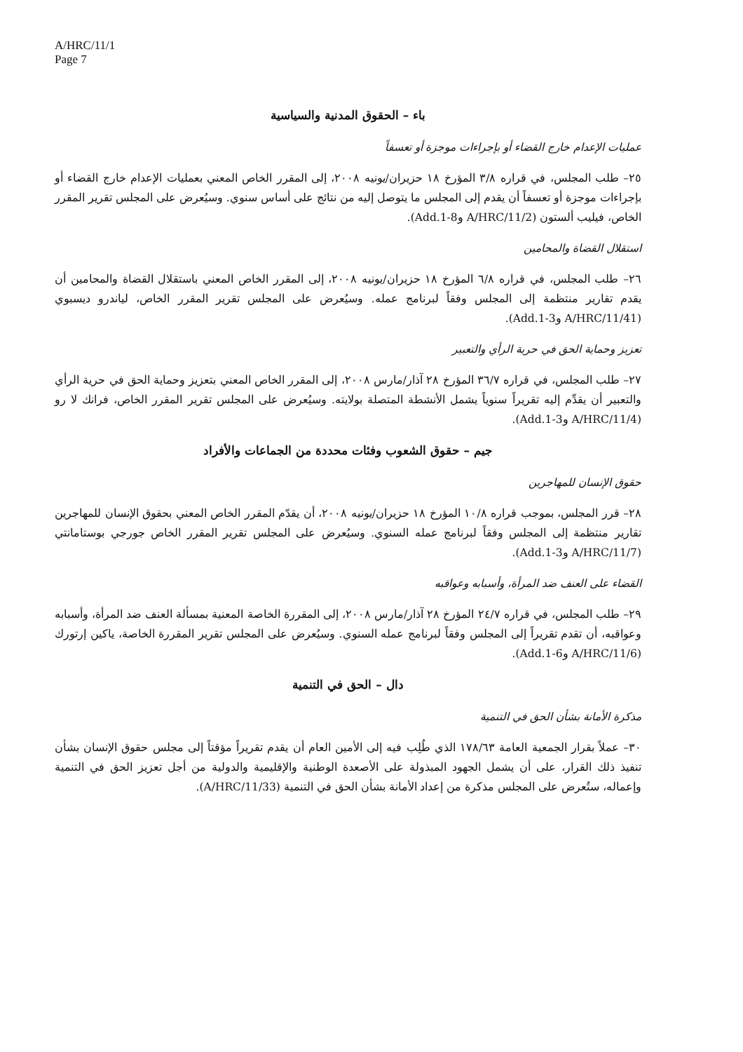A/HRC/11/1
Page 7
باء – الحقوق المدنية والسياسية
عمليات الإعدام خارج القضاء أو بإجراءات موجزة أو تعسفاً
٢٥– طلب المجلس، في قراره ٣/٨ المؤرخ ١٨ حزيران/يونيه ٢٠٠٨، إلى المقرر الخاص المعني بعمليات الإعدام خارج القضاء أو بإجراءات موجزة أو تعسفاً أن يقدم إلى المجلس ما يتوصل إليه من نتائج على أساس سنوي. وسيُعرض على المجلس تقرير المقرر الخاص، فيليب ألستون (A/HRC/11/2 وAdd.1-8).
استقلال القضاة والمحامين
٢٦– طلب المجلس، في قراره ٦/٨ المؤرخ ١٨ حزيران/يونيه ٢٠٠٨، إلى المقرر الخاص المعني باستقلال القضاة والمحامين أن يقدم تقارير منتظمة إلى المجلس وفقاً لبرنامج عمله. وسيُعرض على المجلس تقرير المقرر الخاص، لياندرو ديسبوي (A/HRC/11/41 وAdd.1-3).
تعزيز وحماية الحق في حرية الرأي والتعبير
٢٧– طلب المجلس، في قراره ٣٦/٧ المؤرخ ٢٨ آذار/مارس ٢٠٠٨، إلى المقرر الخاص المعني بتعزيز وحماية الحق في حرية الرأي والتعبير أن يقدِّم إليه تقريراً سنوياً يشمل الأنشطة المتصلة بولايته. وسيُعرض على المجلس تقرير المقرر الخاص، فرانك لا رو (A/HRC/11/4 وAdd.1-3).
جيم – حقوق الشعوب وفئات محددة من الجماعات والأفراد
حقوق الإنسان للمهاجرين
٢٨– قرر المجلس، بموجب قراره ١٠/٨ المؤرخ ١٨ حزيران/يونيه ٢٠٠٨، أن يقدّم المقرر الخاص المعني بحقوق الإنسان للمهاجرين تقارير منتظمة إلى المجلس وفقاً لبرنامج عمله السنوي. وسيُعرض على المجلس تقرير المقرر الخاص جورجي بوستامانتي (A/HRC/11/7 وAdd.1-3).
القضاء على العنف ضد المرأة، وأسبابه وعواقبه
٢٩– طلب المجلس، في قراره ٢٤/٧ المؤرخ ٢٨ آذار/مارس ٢٠٠٨، إلى المقررة الخاصة المعنية بمسألة العنف ضد المرأة، وأسبابه وعواقبه، أن تقدم تقريراً إلى المجلس وفقاً لبرنامج عمله السنوي. وسيُعرض على المجلس تقرير المقررة الخاصة، ياكين إرتورك (A/HRC/11/6 وAdd.1-6).
دال – الحق في التنمية
مذكرة الأمانة بشأن الحق في التنمية
٣٠– عملاً بقرار الجمعية العامة ١٧٨/٦٣ الذي طُلِب فيه إلى الأمين العام أن يقدم تقريراً مؤقتاً إلى مجلس حقوق الإنسان بشأن تنفيذ ذلك القرار، على أن يشمل الجهود المبذولة على الأصعدة الوطنية والإقليمية والدولية من أجل تعزيز الحق في التنمية وإعماله، ستُعرض على المجلس مذكرة من إعداد الأمانة بشأن الحق في التنمية (A/HRC/11/33).